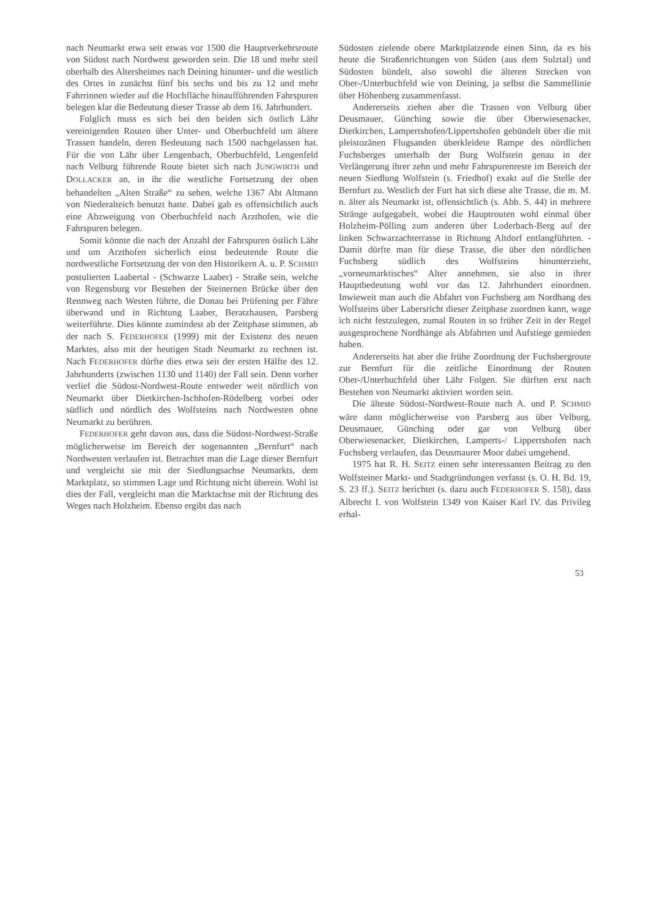nach Neumarkt etwa seit etwas vor 1500 die Hauptverkehrsroute von Südost nach Nordwest geworden sein. Die 18 und mehr steil oberhalb des Altersheimes nach Deining hinunter- und die westlich des Ortes in zunächst fünf bis sechs und bis zu 12 und mehr Fahrrinnen wieder auf die Hochfläche hinaufführenden Fahrspuren belegen klar die Bedeutung dieser Trasse ab dem 16. Jahrhundert.
Folglich muss es sich bei den beiden sich östlich Lähr vereinigenden Routen über Unter- und Oberbuchfeld um ältere Trassen handeln, deren Bedeutung nach 1500 nachgelassen hat. Für die von Lähr über Lengenbach, Oberbuchfeld, Lengenfeld nach Velburg führende Route bietet sich nach JUNGWIRTH und DOLLACKER an, in ihr die westliche Fortsetzung der oben behandelten „Alten Straße“ zu sehen, welche 1367 Abt Altmann von Niederalteich benutzt hatte. Dabei gab es offensichtlich auch eine Abzweigung von Oberbuchfeld nach Arzthofen, wie die Fahrspuren belegen.
Somit könnte die nach der Anzahl der Fahrspuren östlich Lähr und um Arzthofen sicherlich einst bedeutende Route die nordwestliche Fortsetzung der von den Historikern A. u. P. SCHMID postulierten Laabertal - (Schwarze Laaber) - Straße sein, welche von Regensburg vor Bestehen der Steinernen Brücke über den Rennweg nach Westen führte, die Donau bei Prüfening per Fähre überwand und in Richtung Laaber, Beratzhausen, Parsberg weiterführte. Dies könnte zumindest ab der Zeitphase stimmen, ab der nach S. FEDERHOFER (1999) mit der Existenz des neuen Marktes, also mit der heutigen Stadt Neumarkt zu rechnen ist. Nach FEDERHOFER dürfte dies etwa seit der ersten Hälfte des 12. Jahrhunderts (zwischen 1130 und 1140) der Fall sein. Denn vorher verlief die Südost-Nordwest-Route entweder weit nördlich von Neumarkt über Dietkirchen-Ischhofen-Rödelberg vorbei oder südlich und nördlich des Wolfsteins nach Nordwesten ohne Neumarkt zu berühren.
FEDERHOFER geht davon aus, dass die Südost-Nordwest-Straße möglicherweise im Bereich der sogenannten „Bernfurt“ nach Nordwesten verlaufen ist. Betrachtet man die Lage dieser Bernfurt und vergleicht sie mit der Siedlungsachse Neumarkts, dem Marktplatz, so stimmen Lage und Richtung nicht überein. Wohl ist dies der Fall, vergleicht man die Marktachse mit der Richtung des Weges nach Holzheim. Ebenso ergibt das nach
Südosten zielende obere Marktplatzende einen Sinn, da es bis heute die Straßenrichtungen von Süden (aus dem Sulztal) und Südosten bündelt, also sowohl die älteren Strecken von Ober-/Unterbuchfeld wie von Deining, ja selbst die Sammellinie über Höhenberg zusammenfasst.
Andererseits ziehen aber die Trassen von Velburg über Deusmauer, Günching sowie die über Oberwiesenacker, Dietkirchen, Lampertshofen/Lippertshofen gebündelt über die mit pleistozänen Flugsanden überkleidete Rampe des nördlichen Fuchsberges unterhalb der Burg Wolfstein genau in der Verlängerung ihrer zehn und mehr Fahrspurenreste im Bereich der neuen Siedlung Wolfstein (s. Friedhof) exakt auf die Stelle der Bernfurt zu. Westlich der Furt hat sich diese alte Trasse, die m. M. n. älter als Neumarkt ist, offensichtlich (s. Abb. S. 44) in mehrere Stränge aufgegabelt, wobei die Hauptrouten wohl einmal über Holzheim-Pölling zum anderen über Loderbach-Berg auf der linken Schwarzachterrasse in Richtung Altdorf entlangführten. - Damit dürfte man für diese Trasse, die über den nördlichen Fuchsberg südlich des Wolfsteins hinunterzieht, „vorneumarktisches“ Alter annehmen, sie also in ihrer Hauptbedeutung wohl vor das 12. Jahrhundert einordnen. Inwieweit man auch die Abfahrt von Fuchsberg am Nordhang des Wolfsteins über Labersricht dieser Zeitphase zuordnen kann, wage ich nicht festzulegen, zumal Routen in so früher Zeit in der Regel ausgesprochene Nordhänge als Abfahrten und Aufstiege gemieden haben.
Andererseits hat aber die frühe Zuordnung der Fuchsbergroute zur Bernfurt für die zeitliche Einordnung der Routen Ober-/Unterbuchfeld über Lähr Folgen. Sie dürften erst nach Bestehen von Neumarkt aktiviert worden sein.
Die älteste Südost-Nordwest-Route nach A. und P. SCHMID wäre dann möglicherweise von Parsberg aus über Velburg, Deusmauer, Günching oder gar von Velburg über Oberwiesenacker, Dietkirchen, Lamperts-/ Lippertshofen nach Fuchsberg verlaufen, das Deusmaurer Moor dabei umgehend.
1975 hat R. H. SEITZ einen sehr interessanten Beitrag zu den Wolfsteiner Markt- und Stadtgründungen verfasst (s. O. H. Bd. 19, S. 23 ff.). SEITZ berichtet (s. dazu auch FEDERHOFER S. 158), dass Albrecht I. von Wolfstein 1349 von Kaiser Karl IV. das Privileg erhal-
53